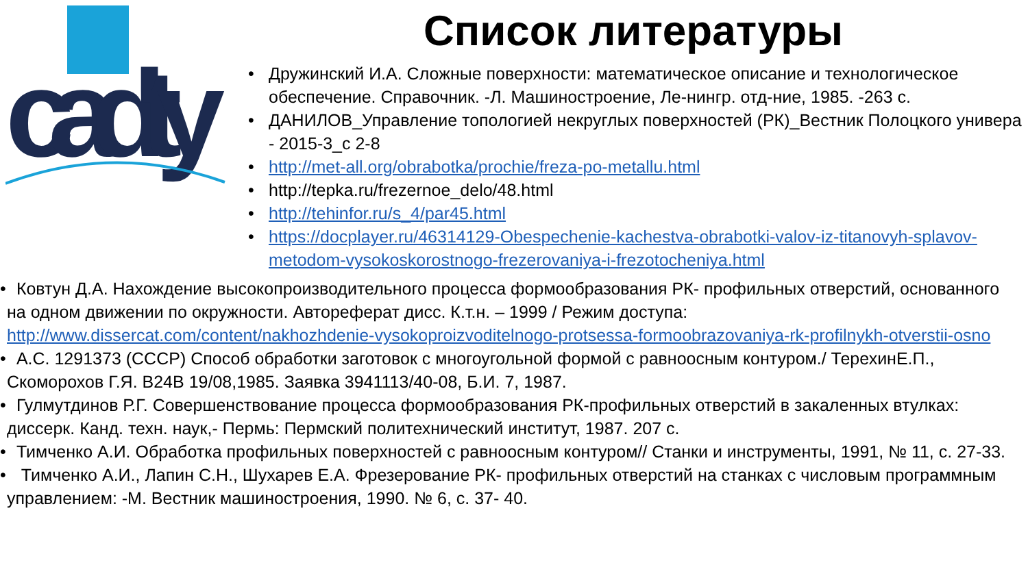cadty
Список литературы
• Дружинский И.А. Сложные поверхности: математическое описание и технологическое обеспечение. Справочник. -Л. Машиностроение, Ле-нингр. отд-ние, 1985. -263 с.
• ДАНИЛОВ_Управление топологией некруглых поверхностей (РК)_Вестник Полоцкого универа - 2015-3_с 2-8
• http://met-all.org/obrabotka/prochie/freza-po-metallu.html
• http://tepka.ru/frezernoe_delo/48.html
• http://tehinfor.ru/s_4/par45.html
• https://docplayer.ru/46314129-Obespechenie-kachestva-obrabotki-valov-iz-titanovyh-splavov-metodom-vysokoskorostnogo-frezerovaniya-i-frezotocheniya.html
• Ковтун Д.А. Нахождение высокопроизводительного процесса формообразования РК- профильных отверстий, основанного на одном движении по окружности. Автореферат дисс. К.т.н. – 1999 / Режим доступа: http://www.dissercat.com/content/nakhozhdenie-vysokoproizvoditelnogo-protsessa-formoobrazovaniya-rk-profilnykh-otverstii-osno
• А.С. 1291373 (СССР) Способ обработки заготовок с многоугольной формой с равноосным контуром./ ТерехинЕ.П., Скоморохов Г.Я. В24В 19/08,1985. Заявка 3941113/40-08, Б.И. 7, 1987.
• Гулмутдинов Р.Г. Совершенствование процесса формообразования РК-профильных отверстий в закаленных втулках: диссерк. Канд. техн. наук,- Пермь: Пермский политехнический институт, 1987. 207 с.
• Тимченко А.И. Обработка профильных поверхностей с равноосным контуром// Станки и инструменты, 1991, № 11, с. 27-33.
• Тимченко А.И., Лапин С.Н., Шухарев Е.А. Фрезерование РК- профильных отверстий на станках с числовым программным управлением: -М. Вестник машиностроения, 1990. № 6, с. 37- 40.